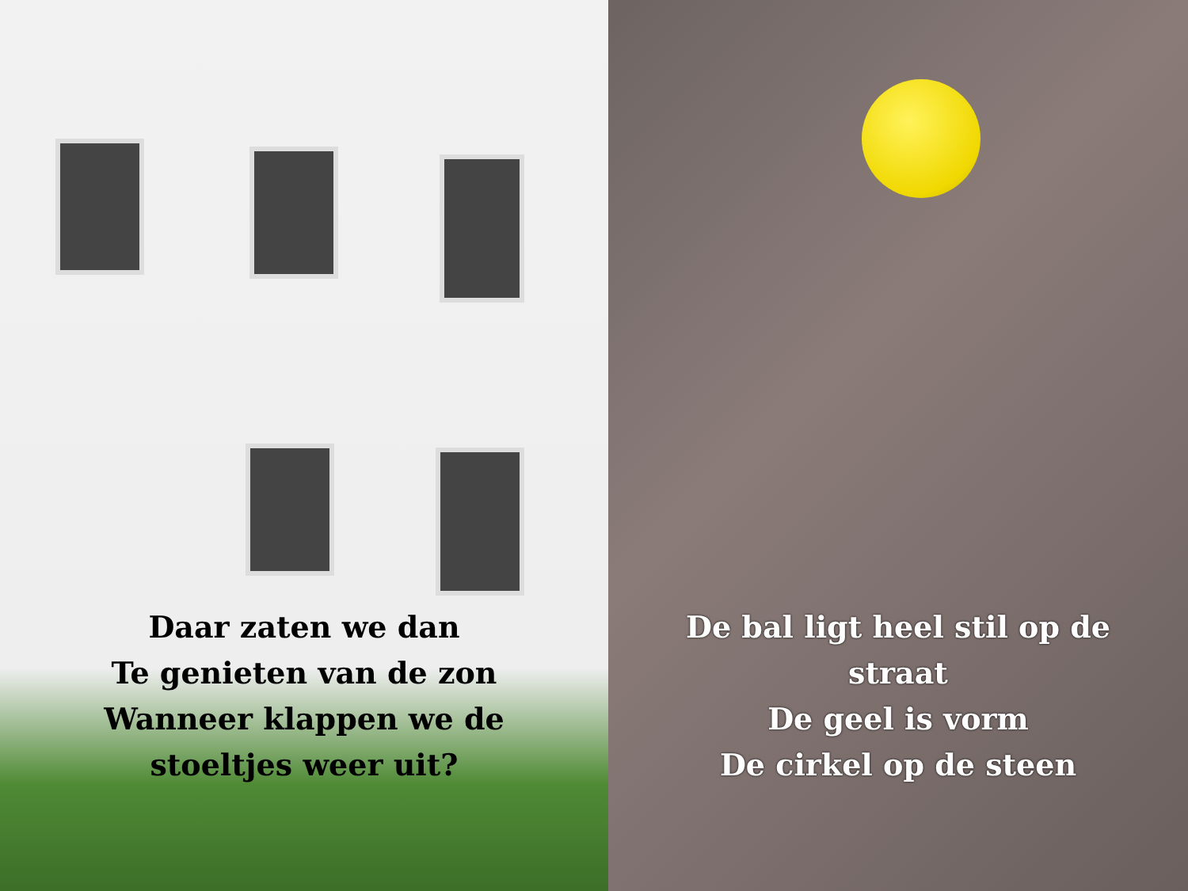Daar zaten we dan
Te genieten van de zon
Wanneer klappen we de
stoeltjes weer uit?
De bal ligt heel stil op de
straat
De geel is vorm
De cirkel op de steen